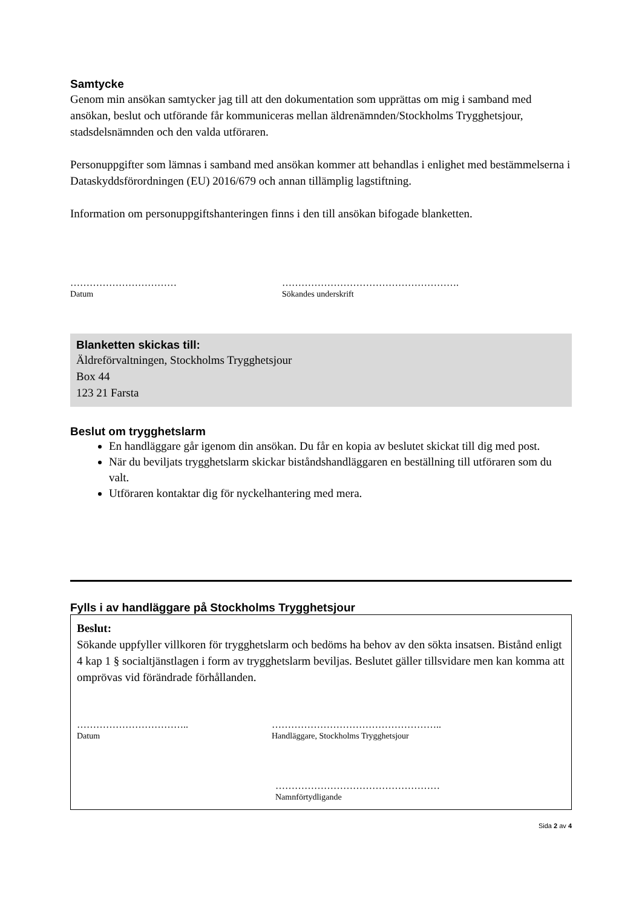Samtycke
Genom min ansökan samtycker jag till att den dokumentation som upprättas om mig i samband med ansökan, beslut och utförande får kommuniceras mellan äldrenämnden/Stockholms Trygghetsjour, stadsdelsnämnden och den valda utföraren.
Personuppgifter som lämnas i samband med ansökan kommer att behandlas i enlighet med bestämmelserna i Dataskyddsförordningen (EU) 2016/679 och annan tillämplig lagstiftning.
Information om personuppgiftshanteringen finns i den till ansökan bifogade blanketten.
……………………………
Datum
……………………………………………….
Sökandes underskrift
Blanketten skickas till:
Äldreförvaltningen, Stockholms Trygghetsjour
Box 44
123 21 Farsta
Beslut om trygghetslarm
En handläggare går igenom din ansökan. Du får en kopia av beslutet skickat till dig med post.
När du beviljats trygghetslarm skickar biståndshandläggaren en beställning till utföraren som du valt.
Utföraren kontaktar dig för nyckelhantering med mera.
Fylls i av handläggare på Stockholms Trygghetsjour
Beslut:
Sökande uppfyller villkoren för trygghetslarm och bedöms ha behov av den sökta insatsen. Bistånd enligt 4 kap 1 § socialtjänstlagen i form av trygghetslarm beviljas. Beslutet gäller tillsvidare men kan komma att omprövas vid förändrade förhållanden.
……………………………..
Datum
……………………………………………..
Handläggare, Stockholms Trygghetsjour
……………………………………………
Namnförtydligande
Sida 2 av 4